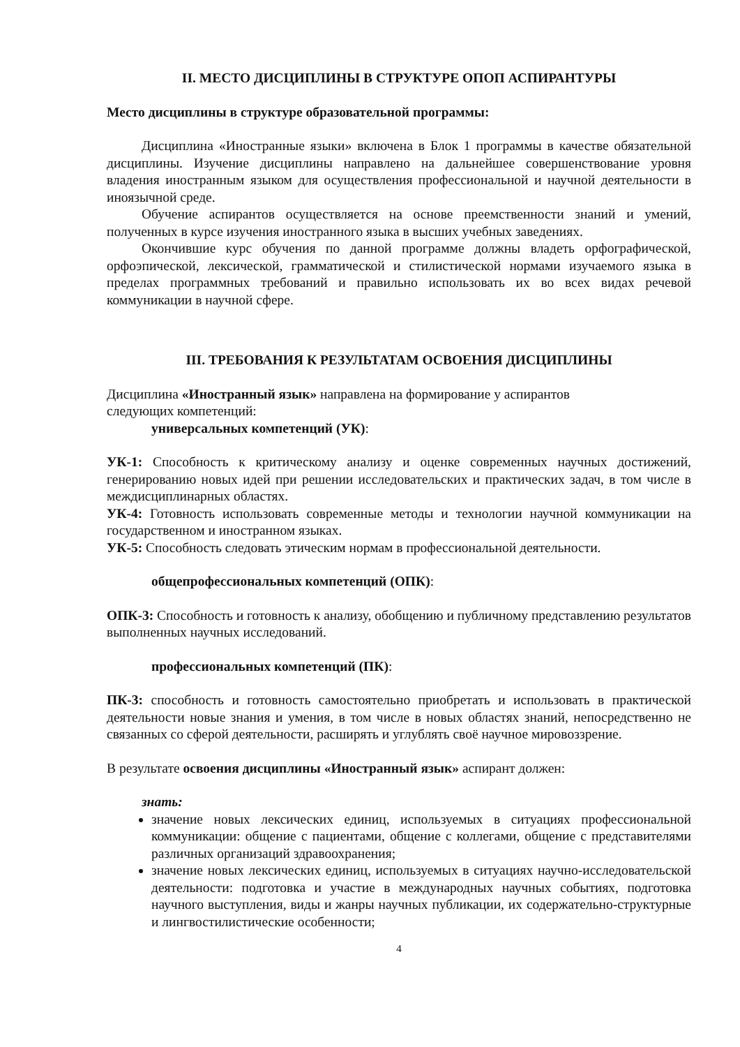II. МЕСТО ДИСЦИПЛИНЫ В СТРУКТУРЕ ОПОП АСПИРАНТУРЫ
Место дисциплины в структуре образовательной программы:
Дисциплина «Иностранные языки» включена в Блок 1 программы в качестве обязательной дисциплины. Изучение дисциплины направлено на дальнейшее совершенствование уровня владения иностранным языком для осуществления профессиональной и научной деятельности в иноязычной среде.
Обучение аспирантов осуществляется на основе преемственности знаний и умений, полученных в курсе изучения иностранного языка в высших учебных заведениях.
Окончившие курс обучения по данной программе должны владеть орфографической, орфоэпической, лексической, грамматической и стилистической нормами изучаемого языка в пределах программных требований и правильно использовать их во всех видах речевой коммуникации в научной сфере.
III. ТРЕБОВАНИЯ К РЕЗУЛЬТАТАМ ОСВОЕНИЯ ДИСЦИПЛИНЫ
Дисциплина «Иностранный язык» направлена на формирование у аспирантов
следующих компетенций:
универсальных компетенций (УК):
УК-1: Способность к критическому анализу и оценке современных научных достижений, генерированию новых идей при решении исследовательских и практических задач, в том числе в междисциплинарных областях.
УК-4: Готовность использовать современные методы и технологии научной коммуникации на государственном и иностранном языках.
УК-5: Способность следовать этическим нормам в профессиональной деятельности.
общепрофессиональных компетенций (ОПК):
ОПК-3: Способность и готовность к анализу, обобщению и публичному представлению результатов выполненных научных исследований.
профессиональных компетенций (ПК):
ПК-3: способность и готовность самостоятельно приобретать и использовать в практической деятельности новые знания и умения, в том числе в новых областях знаний, непосредственно не связанных со сферой деятельности, расширять и углублять своё научное мировоззрение.
В результате освоения дисциплины «Иностранный язык» аспирант должен:
знать:
значение новых лексических единиц, используемых в ситуациях профессиональной коммуникации: общение с пациентами, общение с коллегами, общение с представителями различных организаций здравоохранения;
значение новых лексических единиц, используемых в ситуациях научно-исследовательской деятельности: подготовка и участие в международных научных событиях, подготовка научного выступления, виды и жанры научных публикации, их содержательно-структурные и лингвостилистические особенности;
4